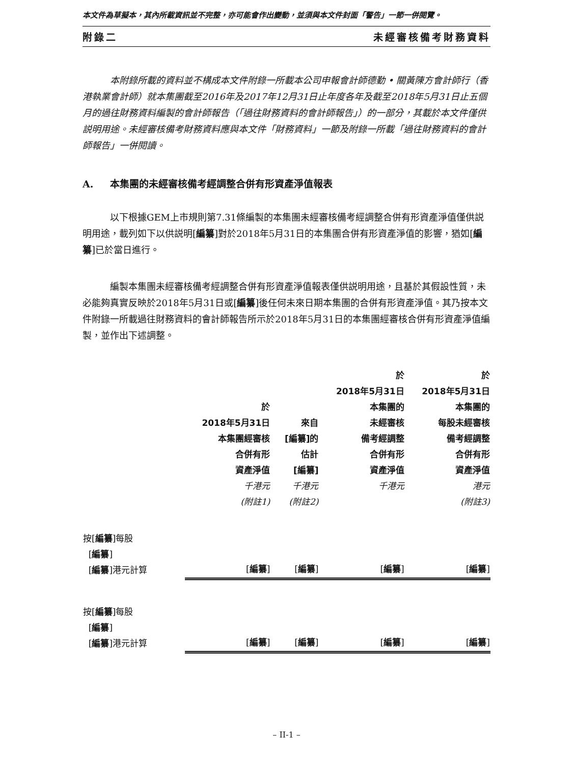本文件為草擬本，其內所載資訊並不完整，亦可能會作出變動，並須與本文件封面「警告」一節一併閱覽。
附錄二 未經審核備考財務資料
本附錄所載的資料並不構成本文件附錄一所載本公司申報會計師德勤 • 關黃陳方會計師行（香港執業會計師）就本集團截至2016年及2017年12月31日止年度各年及截至2018年5月31日止五個月的過往財務資料編製的會計師報告（「過往財務資料的會計師報告」）的一部分，其載於本文件僅供説明用途。未經審核備考財務資料應與本文件「財務資料」一節及附錄一所載「過往財務資料的會計師報告」一併閱讀。
A. 本集團的未經審核備考經調整合併有形資產淨值報表
以下根據GEM上市規則第7.31條編製的本集團未經審核備考經調整合併有形資產淨值僅供説明用途，載列如下以供説明[編纂]對於2018年5月31日的本集團合併有形資產淨值的影響，猶如[編纂]已於當日進行。
編製本集團未經審核備考經調整合併有形資產淨值報表僅供説明用途，且基於其假設性質，未必能夠真實反映於2018年5月31日或[編纂]後任何未來日期本集團的合併有形資產淨值。其乃按本文件附錄一所載過往財務資料的會計師報告所示於2018年5月31日的本集團經審核合併有形資產淨值編製，並作出下述調整。
| | 於 2018年5月31日 本集團經審核 合併有形 資產淨值 千港元 (附註1) | 來自 [編纂]的 估計 [編纂] 千港元 (附註2) | 於 2018年5月31日 本集團的 未經審核 備考經調整 合併有形 資產淨值 千港元 | 於 2018年5月31日 本集團的 每股未經審核 備考經調整 合併有形 資產淨值 港元 (附註3) |
| --- | --- | --- | --- | --- |
| 按[ 編纂 ]每股 [ 編纂 ] [ 編纂 ]港元計算 | [ 編纂 ] | [ 編纂 ] | [ 編纂 ] | [ 編纂 ] |
| 按[ 編纂 ]每股 [ 編纂 ] [ 編纂 ]港元計算 | [ 編纂 ] | [ 編纂 ] | [ 編纂 ] | [ 編纂 ] |
– II-1 –